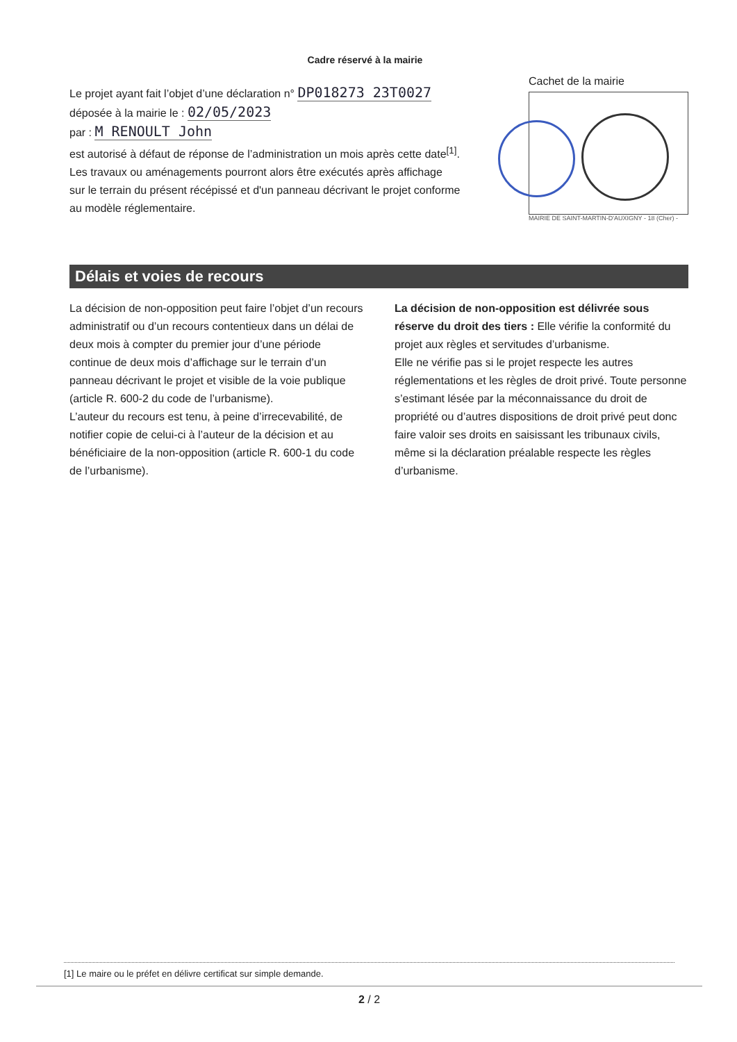Cadre réservé à la mairie
Le projet ayant fait l’objet d’une déclaration n° DP018273 23T0027
déposée à la mairie le : 02/05/2023
par : M RENOULT John
est autorisé à défaut de réponse de l’administration un mois après cette date<sup>[1]</sup>.
Les travaux ou aménagements pourront alors être exécutés après affichage
sur le terrain du présent récépissé et d'un panneau décrivant le projet conforme
au modèle réglementaire.
Cachet de la mairie
MAIRIE DE SAINT-MARTIN-D'AUXIGNY - 18 (Cher) -
Délais et voies de recours
La décision de non-opposition peut faire l’objet d’un recours administratif ou d’un recours contentieux dans un délai de deux mois à compter du premier jour d’une période continue de deux mois d’affichage sur le terrain d’un panneau décrivant le projet et visible de la voie publique (article R. 600-2 du code de l’urbanisme).
L’auteur du recours est tenu, à peine d’irrecevabilité, de notifier copie de celui-ci à l’auteur de la décision et au bénéficiaire de la non-opposition (article R. 600-1 du code de l’urbanisme).
La décision de non-opposition est délivrée sous réserve du droit des tiers : Elle vérifie la conformité du projet aux règles et servitudes d’urbanisme.
Elle ne vérifie pas si le projet respecte les autres réglementations et les règles de droit privé. Toute personne s’estimant lésée par la méconnaissance du droit de propriété ou d’autres dispositions de droit privé peut donc faire valoir ses droits en saisissant les tribunaux civils, même si la déclaration préalable respecte les règles d’urbanisme.
[1] Le maire ou le préfet en délivre certificat sur simple demande.
2 / 2